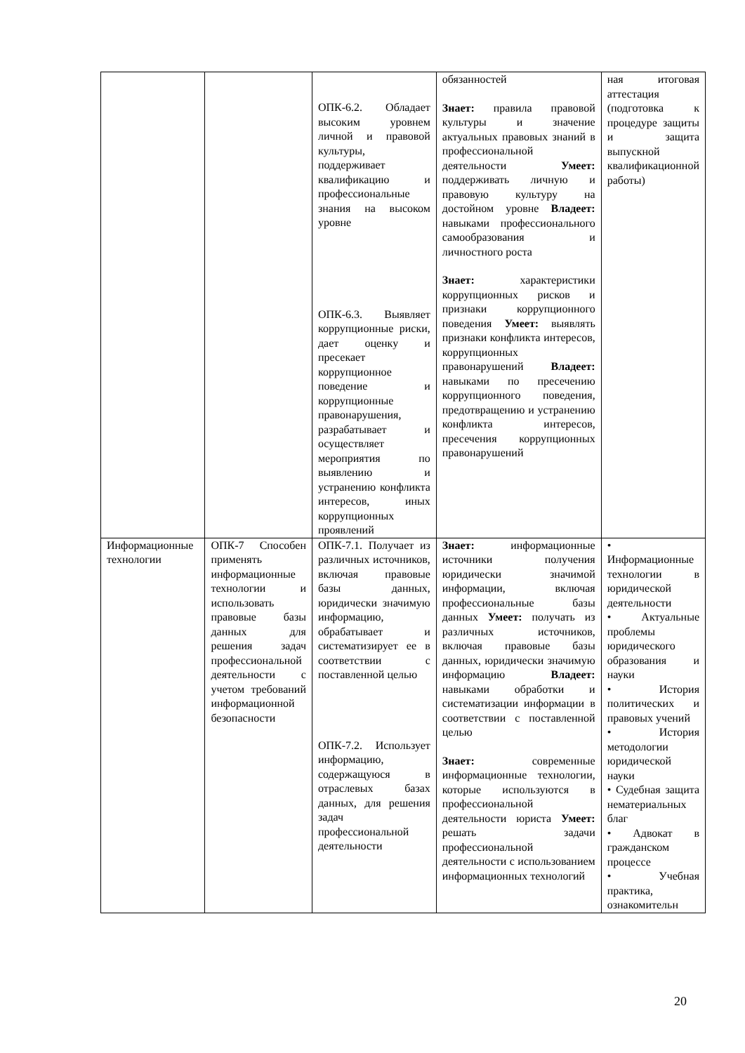| | | ОПК-6.2. Обладает высоким уровнем личной и правовой культуры, поддерживает квалификацию и профессиональные знания на высоком уровне ОПК-6.3. Выявляет коррупционные риски, дает оценку и пресекает коррупционное поведение и коррупционные правонарушения, разрабатывает и осуществляет мероприятия по выявлению и устранению конфликта интересов, иных коррупционных проявлений | обязанностей Знает: правила правовой культуры и значение актуальных правовых знаний в профессиональной деятельности Умеет: поддерживать личную и правовую культуру на достойном уровне Владеет: навыками профессионального самообразования и личностного роста Знает: характеристики коррупционных рисков и признаки коррупционного поведения Умеет: выявлять признаки конфликта интересов, коррупционных правонарушений Владеет: навыками по пресечению коррупционного поведения, предотвращению и устранению конфликта интересов, пресечения коррупционных правонарушений | ная итоговая аттестация (подготовка к процедуре защиты и защита выпускной квалификационной работы) |
| Информационные технологии | ОПК-7 Способен применять информационные технологии и использовать правовые базы данных для решения задач профессиональной деятельности с учетом требований информационной безопасности | ОПК-7.1. Получает из различных источников, включая правовые базы данных, юридически значимую информацию, обрабатывает и систематизирует ее в соответствии с поставленной целью ОПК-7.2. Использует информацию, содержащуюся в отраслевых базах данных, для решения задач профессиональной деятельности | Знает: информационные источники получения юридически значимой информации, включая профессиональные базы данных Умеет: получать из различных источников, включая правовые базы данных, юридически значимую информацию Владеет: навыками обработки и систематизации информации в соответствии с поставленной целью Знает: современные информационные технологии, которые используются в профессиональной деятельности юриста Умеет: решать задачи профессиональной деятельности с использованием информационных технологий | • Информационные технологии в юридической деятельности • Актуальные проблемы юридического образования и науки • История политических и правовых учений • История методологии юридической науки • Судебная защита нематериальных благ • Адвокат в гражданском процессе • Учебная практика, ознакомительн |
20